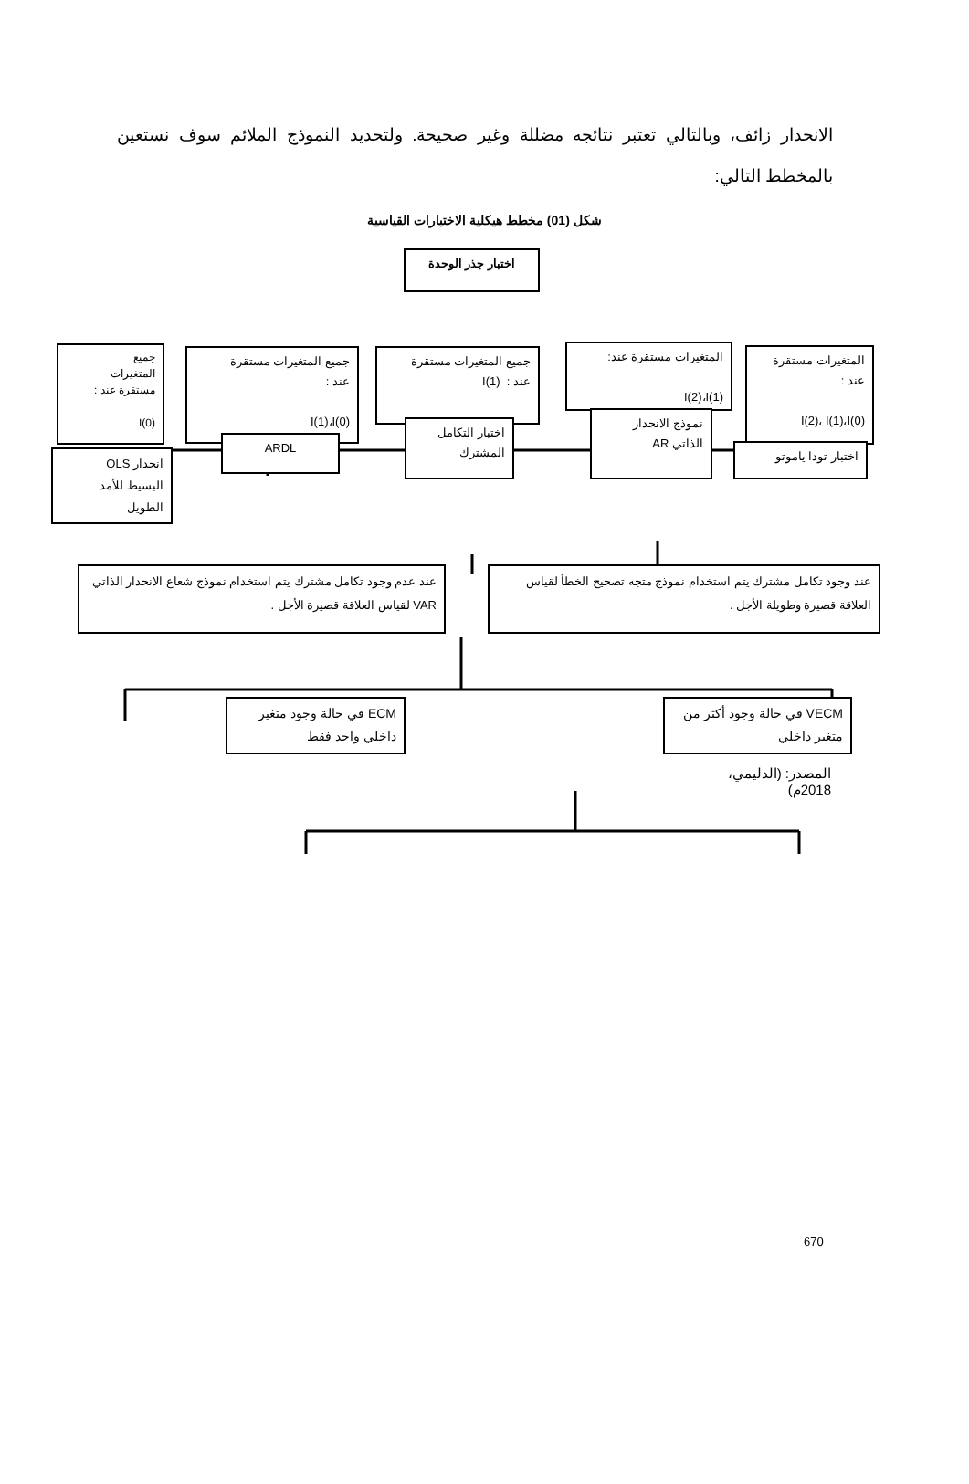الانحدار زائف، وبالتالي تعتبر نتائجه مضللة وغير صحيحة. ولتحديد النموذج الملائم سوف نستعين بالمخطط التالي:
شكل (01) مخطط هيكلية الاختبارات القياسية
اختبار جذر الوحدة
المتغيرات مستقرة
عند :
I(2)، I(1)،I(0)
المتغيرات مستقرة عند:
I(2)،I(1)
جميع المتغيرات مستقرة
عند : I(1)
جميع المتغيرات مستقرة
عند :
I(1)،I(0)
جميع
المتغيرات
مستقرة عند :
I(0)
اختبار تودا ياموتو
نموذج الانحدار
الذاتي AR
اختبار التكامل
المشترك
ARDL
انحدار OLS
البسيط للأمد
الطويل
عند وجود تكامل مشترك يتم استخدام نموذج متجه تصحيح الخطأ لقياس العلاقة قصيرة وطويلة الأجل .
عند عدم وجود تكامل مشترك يتم استخدام نموذج شعاع الانحدار الذاتي VAR لقياس العلاقة قصيرة الأجل .
VECM في حالة وجود أكثر من متغير داخلي
ECM في حالة وجود متغير داخلي واحد فقط
المصدر: (الدليمي، 2018م)
670